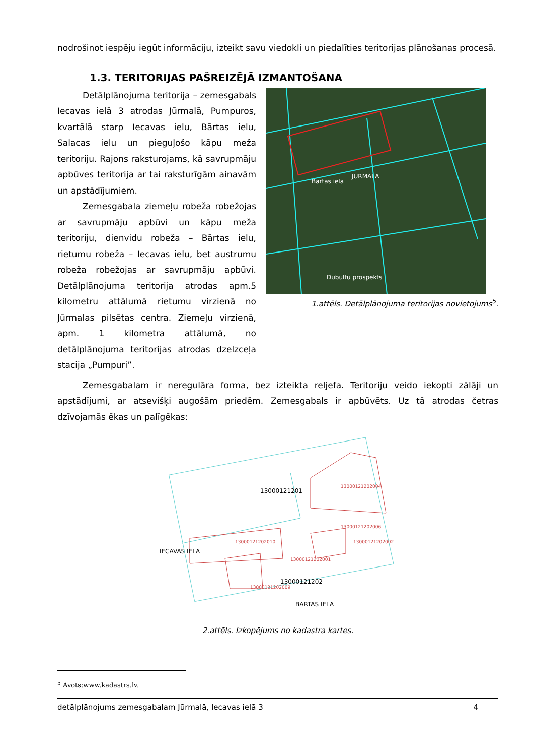nodrošinot iespēju iegūt informāciju, izteikt savu viedokli un piedalīties teritorijas plānošanas procesā.
1.3. TERITORIJAS PAŠREIZĒJĀ IZMANTOŠANA
Detālplānojuma teritorija – zemesgabals Iecavas ielā 3 atrodas Jūrmalā, Pumpuros, kvartālā starp Iecavas ielu, Bārtas ielu, Salacas ielu un pieguļošo kāpu meža teritoriju. Rajons raksturojams, kā savrupmāju apbūves teritorija ar tai raksturīgām ainavām un apstādījumiem.
Zemesgabala ziemeļu robeža robežojas ar savrupmāju apbūvi un kāpu meža teritoriju, dienvidu robeža – Bārtas ielu, rietumu robeža – Iecavas ielu, bet austrumu robeža robežojas ar savrupmāju apbūvi. Detālplānojuma teritorija atrodas apm.5 kilometru attālumā rietumu virzienā no Jūrmalas pilsētas centra. Ziemeļu virzienā, apm. 1 kilometra attālumā, no detālplānojuma teritorijas atrodas dzelzceļa stacija „Pumpuri”.
JŪRMALA
Bārtas iela
Dubultu prospekts
1.attēls. Detālplānojuma teritorijas novietojums<sup>5</sup>.
Zemesgabalam ir neregulāra forma, bez izteikta reljefa. Teritoriju veido iekopti zālāji un apstādījumi, ar atsevišķi augošām priedēm. Zemesgabals ir apbūvēts. Uz tā atrodas četras dzīvojamās ēkas un palīgēkas:
13000121201
13000121202004
13000121202006
13000121202002
13000121202010
13000121202001
13000121202
13000121202009
BĀRTAS IELA
IECAVAS IELA
2.attēls. Izkopējums no kadastra kartes.
<sup>5</sup> Avots:www.kadastrs.lv.
detālplānojums zemesgabalam Jūrmalā, Iecavas ielā 3 4